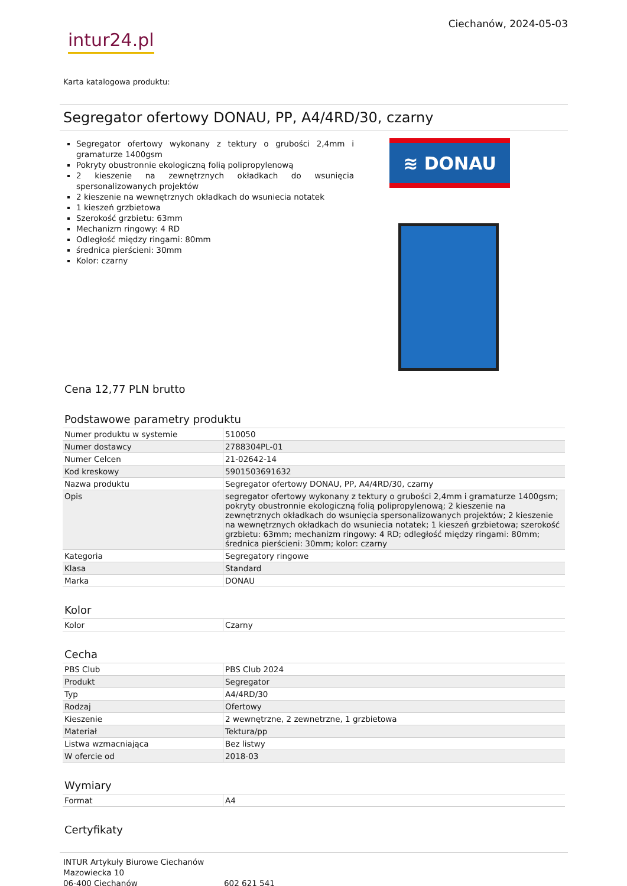intur24.pl
Ciechanów, 2024-05-03
Karta katalogowa produktu:
Segregator ofertowy DONAU, PP, A4/4RD/30, czarny
Segregator ofertowy wykonany z tektury o grubości 2,4mm i gramaturze 1400gsm
Pokryty obustronnie ekologiczną folią polipropylenową
2 kieszenie na zewnętrznych okładkach do wsunięcia spersonalizowanych projektów
2 kieszenie na wewnętrznych okładkach do wsuniecia notatek
1 kieszeń grzbietowa
Szerokość grzbietu: 63mm
Mechanizm ringowy: 4 RD
Odległość między ringami: 80mm
średnica pierścieni: 30mm
Kolor: czarny
≋ DONAU
Cena 12,77 PLN brutto
Podstawowe parametry produktu
| Numer produktu w systemie | 510050 |
| Numer dostawcy | 2788304PL-01 |
| Numer Celcen | 21-02642-14 |
| Kod kreskowy | 5901503691632 |
| Nazwa produktu | Segregator ofertowy DONAU, PP, A4/4RD/30, czarny |
| Opis | segregator ofertowy wykonany z tektury o grubości 2,4mm i gramaturze 1400gsm; pokryty obustronnie ekologiczną folią polipropylenową; 2 kieszenie na zewnętrznych okładkach do wsunięcia spersonalizowanych projektów; 2 kieszenie na wewnętrznych okładkach do wsuniecia notatek; 1 kieszeń grzbietowa; szerokość grzbietu: 63mm; mechanizm ringowy: 4 RD; odległość między ringami: 80mm; średnica pierścieni: 30mm; kolor: czarny |
| Kategoria | Segregatory ringowe |
| Klasa | Standard |
| Marka | DONAU |
Kolor
| Kolor | Czarny |
Cecha
| PBS Club | PBS Club 2024 |
| Produkt | Segregator |
| Typ | A4/4RD/30 |
| Rodzaj | Ofertowy |
| Kieszenie | 2 wewnętrzne, 2 zewnetrzne, 1 grzbietowa |
| Materiał | Tektura/pp |
| Listwa wzmacniająca | Bez listwy |
| W ofercie od | 2018-03 |
Wymiary
| Format | A4 |
Certyfikaty
INTUR Artykuły Biurowe Ciechanów
Mazowiecka 10
06-400 Ciechanów
602 621 541